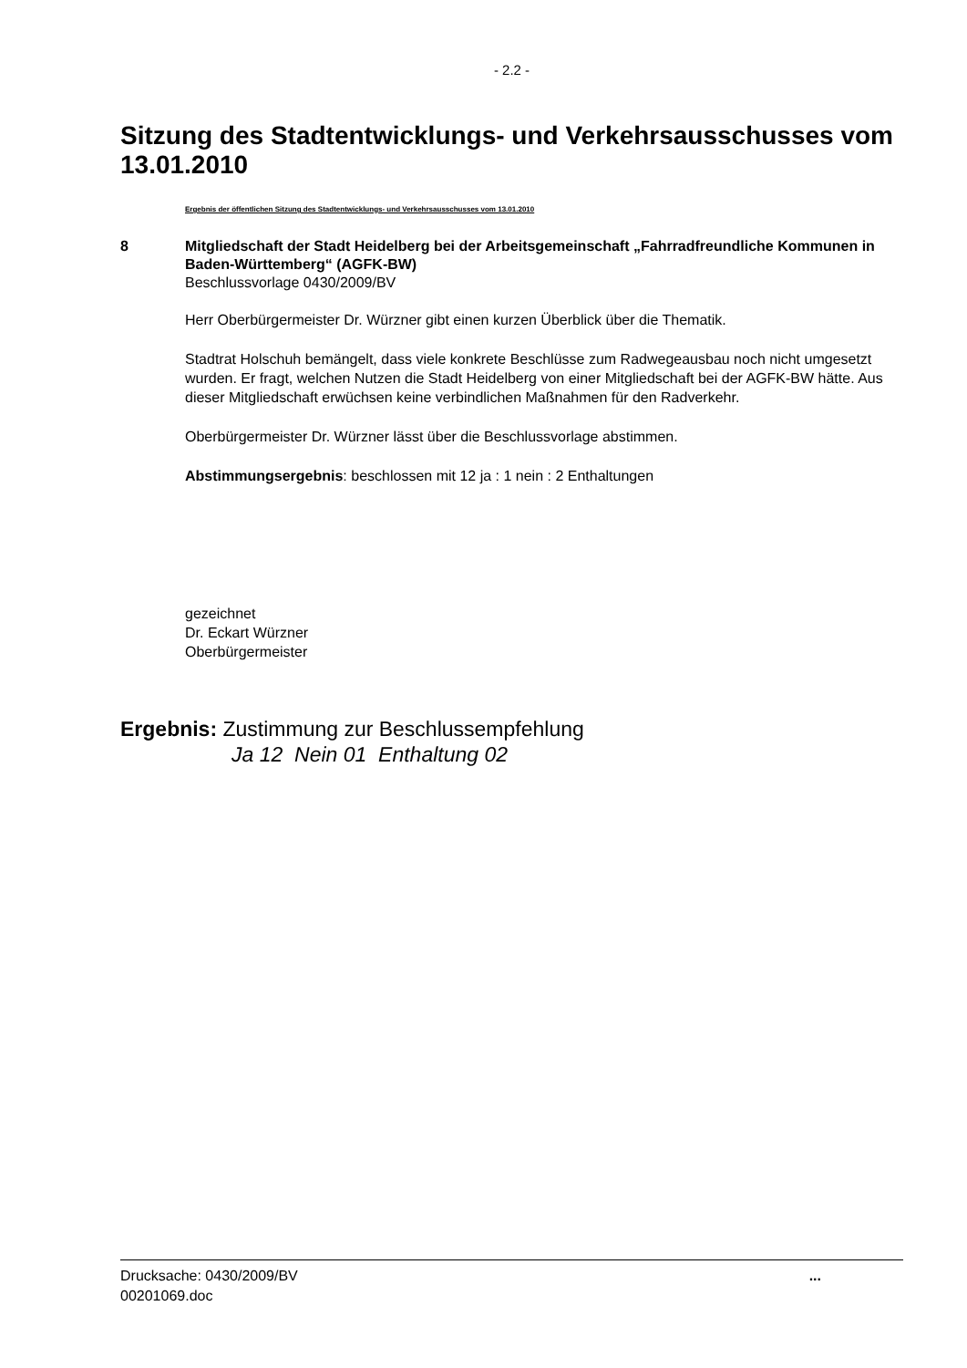- 2.2 -
Sitzung des Stadtentwicklungs- und Verkehrsausschusses vom 13.01.2010
Ergebnis der öffentlichen Sitzung des Stadtentwicklungs- und Verkehrsausschusses vom 13.01.2010
8 Mitgliedschaft der Stadt Heidelberg bei der Arbeitsgemeinschaft „Fahrradfreundliche Kommunen in Baden-Württemberg“ (AGFK-BW)
Beschlussvorlage 0430/2009/BV
Herr Oberbürgermeister Dr. Würzner gibt einen kurzen Überblick über die Thematik.
Stadtrat Holschuh bemängelt, dass viele konkrete Beschlüsse zum Radwegeausbau noch nicht umgesetzt wurden. Er fragt, welchen Nutzen die Stadt Heidelberg von einer Mitgliedschaft bei der AGFK-BW hätte. Aus dieser Mitgliedschaft erwüchsen keine verbindlichen Maßnahmen für den Radverkehr.
Oberbürgermeister Dr. Würzner lässt über die Beschlussvorlage abstimmen.
Abstimmungsergebnis: beschlossen mit 12 ja : 1 nein : 2 Enthaltungen
gezeichnet
Dr. Eckart Würzner
Oberbürgermeister
Ergebnis: Zustimmung zur Beschlussempfehlung
Ja 12 Nein 01 Enthaltung 02
Drucksache: 0430/2009/BV
00201069.doc
...